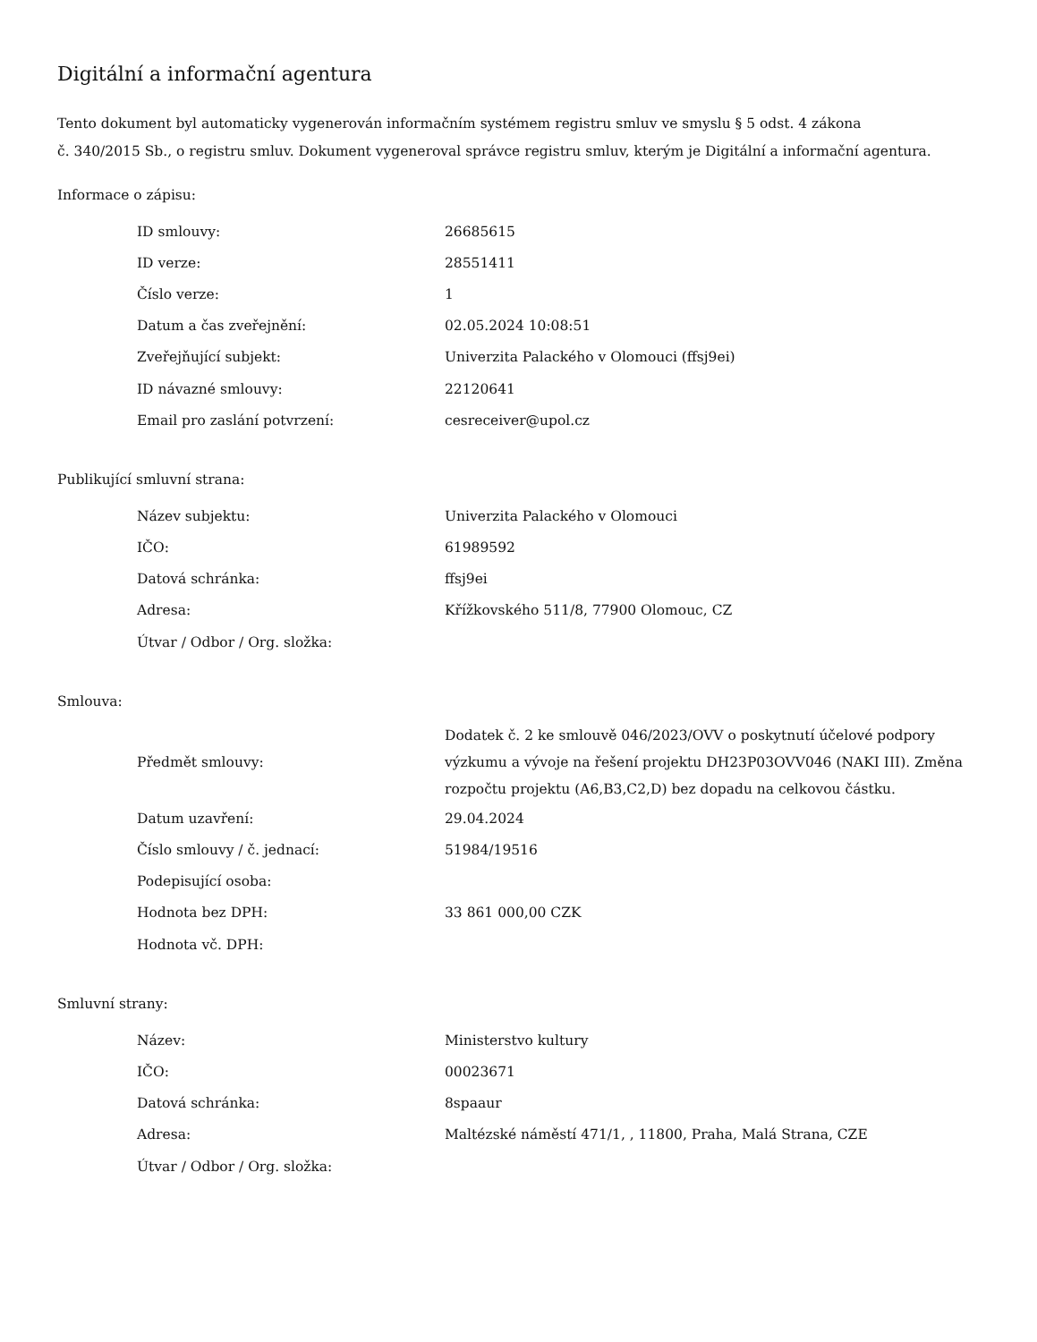Digitální a informační agentura
Tento dokument byl automaticky vygenerován informačním systémem registru smluv ve smyslu § 5 odst. 4 zákona
č. 340/2015 Sb., o registru smluv. Dokument vygeneroval správce registru smluv, kterým je Digitální a informační agentura.
Informace o zápisu:
| ID smlouvy: | 26685615 |
| ID verze: | 28551411 |
| Číslo verze: | 1 |
| Datum a čas zveřejnění: | 02.05.2024 10:08:51 |
| Zveřejňující subjekt: | Univerzita Palackého v Olomouci (ffsj9ei) |
| ID návazné smlouvy: | 22120641 |
| Email pro zaslání potvrzení: | cesreceiver@upol.cz |
Publikující smluvní strana:
| Název subjektu: | Univerzita Palackého v Olomouci |
| IČO: | 61989592 |
| Datová schránka: | ffsj9ei |
| Adresa: | Křížkovského 511/8, 77900 Olomouc, CZ |
| Útvar / Odbor / Org. složka: | |
Smlouva:
| Předmět smlouvy: | Dodatek č. 2 ke smlouvě 046/2023/OVV o poskytnutí účelové podpory výzkumu a vývoje na řešení projektu DH23P03OVV046 (NAKI III). Změna rozpočtu projektu (A6,B3,C2,D) bez dopadu na celkovou částku. |
| Datum uzavření: | 29.04.2024 |
| Číslo smlouvy / č. jednací: | 51984/19516 |
| Podepisující osoba: | |
| Hodnota bez DPH: | 33 861 000,00 CZK |
| Hodnota vč. DPH: | |
Smluvní strany:
| Název: | Ministerstvo kultury |
| IČO: | 00023671 |
| Datová schránka: | 8spaaur |
| Adresa: | Maltézské náměstí 471/1, , 11800, Praha, Malá Strana, CZE |
| Útvar / Odbor / Org. složka: | |